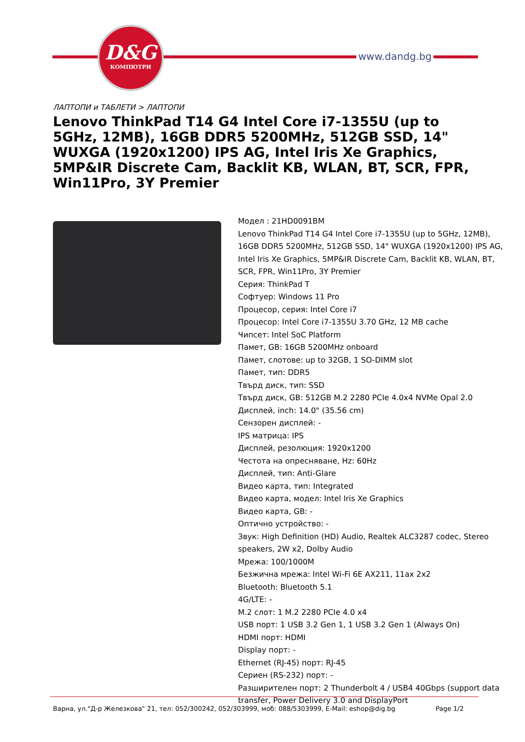D&G
КОМПЮТРИ
www.dandg.bg
ЛАПТОПИ и ТАБЛЕТИ > ЛАПТОПИ
Lenovo ThinkPad T14 G4 Intel Core i7-1355U (up to 5GHz, 12MB), 16GB DDR5 5200MHz, 512GB SSD, 14" WUXGA (1920x1200) IPS AG, Intel Iris Xe Graphics, 5MP&IR Discrete Cam, Backlit KB, WLAN, BT, SCR, FPR, Win11Pro, 3Y Premier
Модел : 21HD0091BM
Lenovo ThinkPad T14 G4 Intel Core i7-1355U (up to 5GHz, 12MB), 16GB DDR5 5200MHz, 512GB SSD, 14" WUXGA (1920x1200) IPS AG, Intel Iris Xe Graphics, 5MP&IR Discrete Cam, Backlit KB, WLAN, BT, SCR, FPR, Win11Pro, 3Y Premier
Серия: ThinkPad T
Софтуер: Windows 11 Pro
Процесор, серия: Intel Core i7
Процесор: Intel Core i7-1355U 3.70 GHz, 12 MB cache
Чипсет: Intel SoC Platform
Памет, GB: 16GB 5200MHz onboard
Памет, слотове: up to 32GB, 1 SO-DIMM slot
Памет, тип: DDR5
Твърд диск, тип: SSD
Твърд диск, GB: 512GB M.2 2280 PCIe 4.0x4 NVMe Opal 2.0
Дисплей, inch: 14.0" (35.56 cm)
Сензорен дисплей: -
IPS матрица: IPS
Дисплей, резолюция: 1920x1200
Честота на опресняване, Hz: 60Hz
Дисплей, тип: Anti-Glare
Видео карта, тип: Integrated
Видео карта, модел: Intel Iris Xe Graphics
Видео карта, GB: -
Оптично устройство: -
Звук: High Definition (HD) Audio, Realtek ALC3287 codec, Stereo speakers, 2W x2, Dolby Audio
Мрежа: 100/1000M
Безжична мрежа: Intel Wi-Fi 6E AX211, 11ax 2x2
Bluetooth: Bluetooth 5.1
4G/LTE: -
M.2 слот: 1 M.2 2280 PCIe 4.0 x4
USB порт: 1 USB 3.2 Gen 1, 1 USB 3.2 Gen 1 (Always On)
HDMI порт: HDMI
Display порт: -
Ethernet (RJ-45) порт: RJ-45
Сериен (RS-232) порт: -
Разширителен порт: 2 Thunderbolt 4 / USB4 40Gbps (support data transfer, Power Delivery 3.0 and DisplayPort
Варна, ул."Д-р Железкова" 21, тел: 052/300242, 052/303999, моб: 088/5303999, E-Mail: eshop@dig.bg Page 1/2